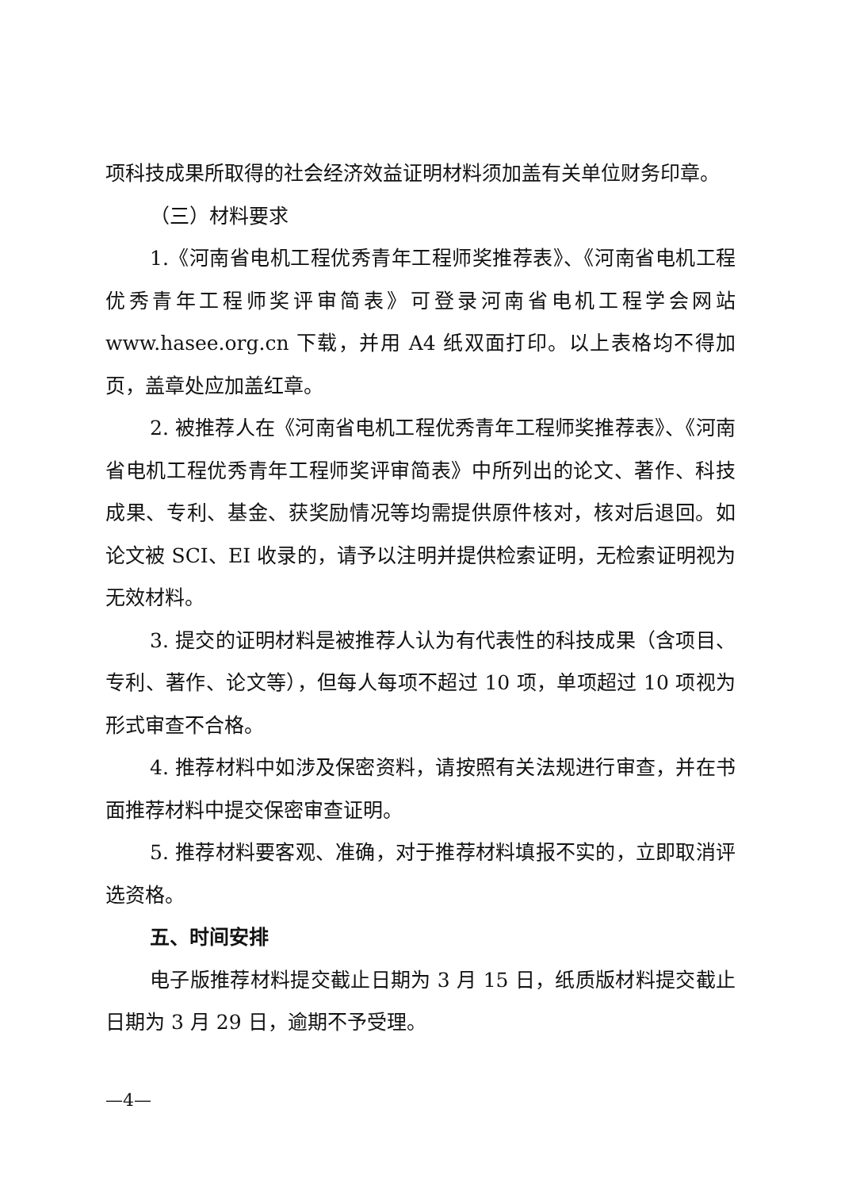项科技成果所取得的社会经济效益证明材料须加盖有关单位财务印章。
（三）材料要求
1.《河南省电机工程优秀青年工程师奖推荐表》、《河南省电机工程优秀青年工程师奖评审简表》可登录河南省电机工程学会网站 www.hasee.org.cn 下载，并用 A4 纸双面打印。以上表格均不得加页，盖章处应加盖红章。
2. 被推荐人在《河南省电机工程优秀青年工程师奖推荐表》、《河南省电机工程优秀青年工程师奖评审简表》中所列出的论文、著作、科技成果、专利、基金、获奖励情况等均需提供原件核对，核对后退回。如论文被 SCI、EI 收录的，请予以注明并提供检索证明，无检索证明视为无效材料。
3. 提交的证明材料是被推荐人认为有代表性的科技成果（含项目、专利、著作、论文等），但每人每项不超过 10 项，单项超过 10 项视为形式审查不合格。
4. 推荐材料中如涉及保密资料，请按照有关法规进行审查，并在书面推荐材料中提交保密审查证明。
5. 推荐材料要客观、准确，对于推荐材料填报不实的，立即取消评选资格。
五、时间安排
电子版推荐材料提交截止日期为 3 月 15 日，纸质版材料提交截止日期为 3 月 29 日，逾期不予受理。
—4—